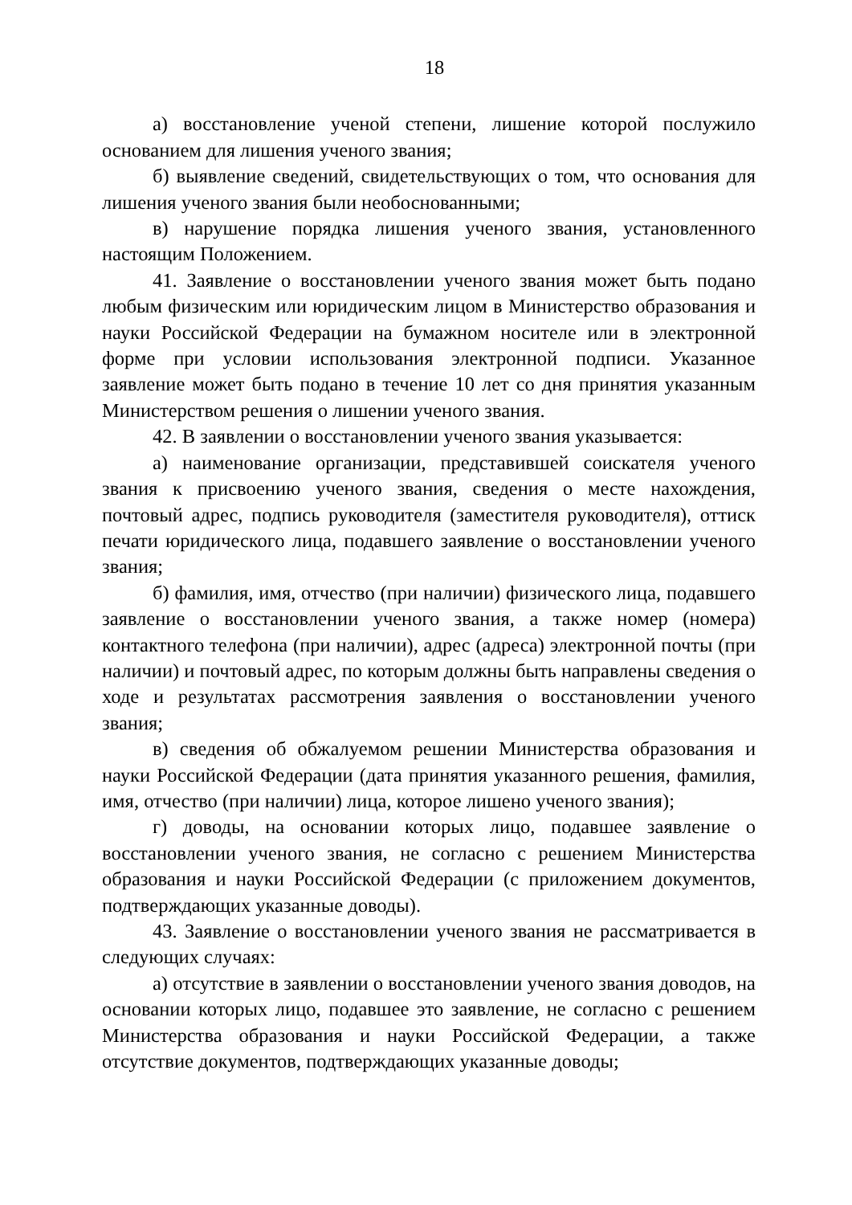18
а) восстановление ученой степени, лишение которой послужило основанием для лишения ученого звания;
б) выявление сведений, свидетельствующих о том, что основания для лишения ученого звания были необоснованными;
в) нарушение порядка лишения ученого звания, установленного настоящим Положением.
41. Заявление о восстановлении ученого звания может быть подано любым физическим или юридическим лицом в Министерство образования и науки Российской Федерации на бумажном носителе или в электронной форме при условии использования электронной подписи. Указанное заявление может быть подано в течение 10 лет со дня принятия указанным Министерством решения о лишении ученого звания.
42. В заявлении о восстановлении ученого звания указывается:
а) наименование организации, представившей соискателя ученого звания к присвоению ученого звания, сведения о месте нахождения, почтовый адрес, подпись руководителя (заместителя руководителя), оттиск печати юридического лица, подавшего заявление о восстановлении ученого звания;
б) фамилия, имя, отчество (при наличии) физического лица, подавшего заявление о восстановлении ученого звания, а также номер (номера) контактного телефона (при наличии), адрес (адреса) электронной почты (при наличии) и почтовый адрес, по которым должны быть направлены сведения о ходе и результатах рассмотрения заявления о восстановлении ученого звания;
в) сведения об обжалуемом решении Министерства образования и науки Российской Федерации (дата принятия указанного решения, фамилия, имя, отчество (при наличии) лица, которое лишено ученого звания);
г) доводы, на основании которых лицо, подавшее заявление о восстановлении ученого звания, не согласно с решением Министерства образования и науки Российской Федерации (с приложением документов, подтверждающих указанные доводы).
43. Заявление о восстановлении ученого звания не рассматривается в следующих случаях:
а) отсутствие в заявлении о восстановлении ученого звания доводов, на основании которых лицо, подавшее это заявление, не согласно с решением Министерства образования и науки Российской Федерации, а также отсутствие документов, подтверждающих указанные доводы;